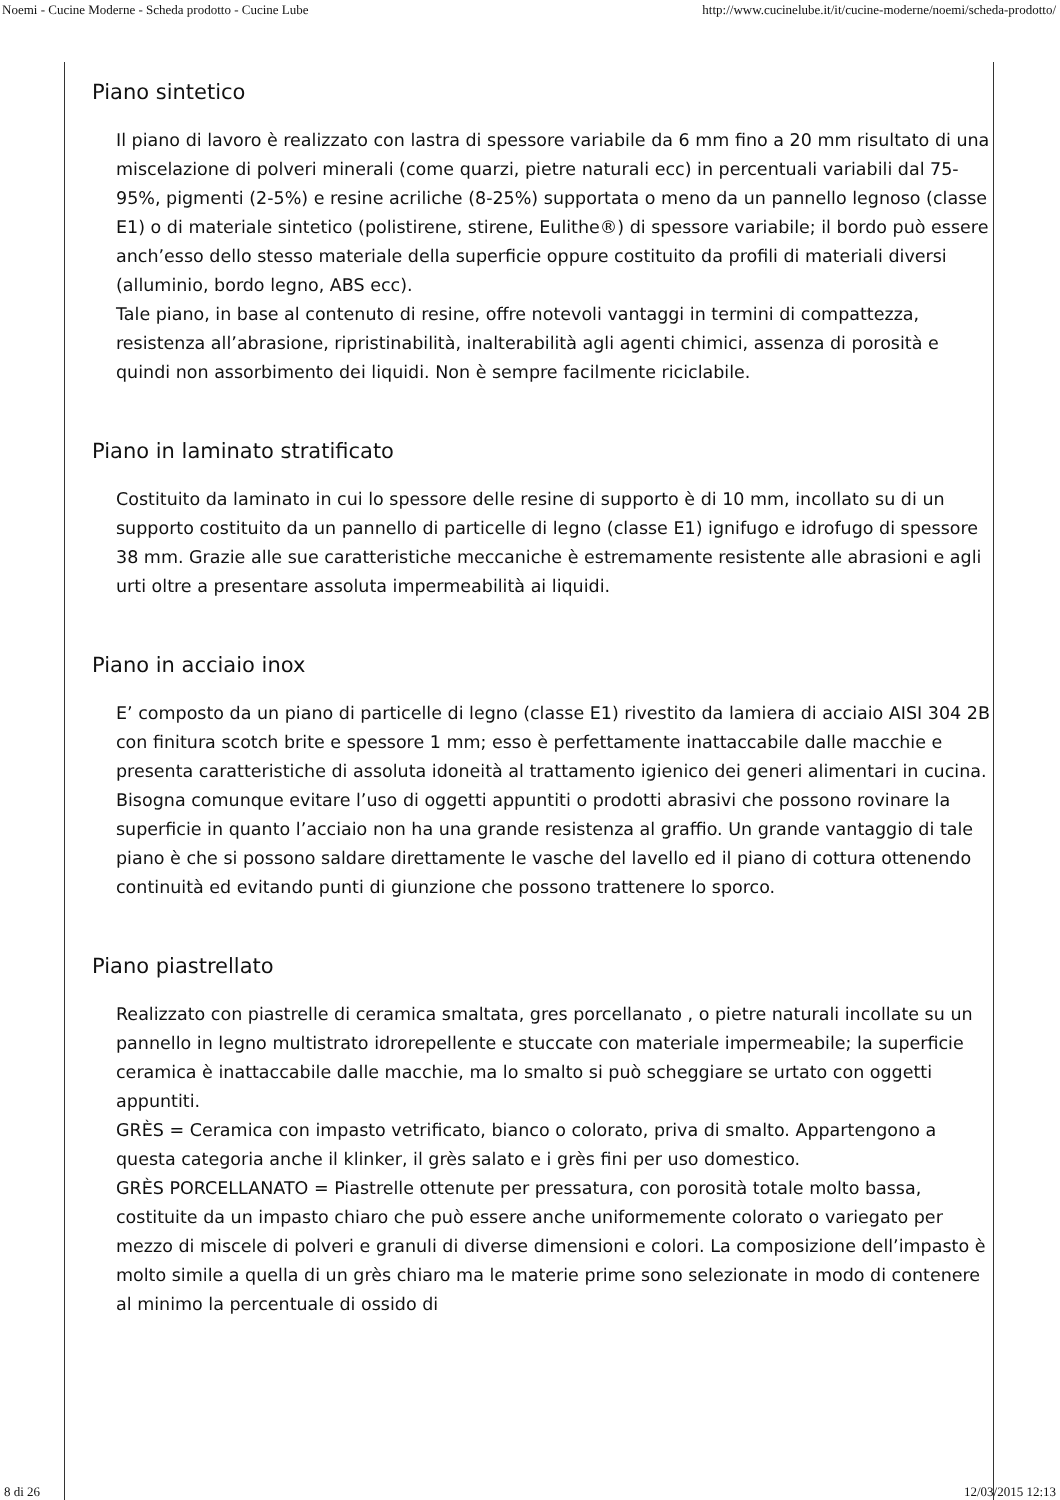Noemi - Cucine Moderne - Scheda prodotto - Cucine Lube http://www.cucinelube.it/it/cucine-moderne/noemi/scheda-prodotto/
Piano sintetico
Il piano di lavoro è realizzato con lastra di spessore variabile da 6 mm fino a 20 mm risultato di una miscelazione di polveri minerali (come quarzi, pietre naturali ecc) in percentuali variabili dal 75-95%, pigmenti (2-5%) e resine acriliche (8-25%) supportata o meno da un pannello legnoso (classe E1) o di materiale sintetico (polistirene, stirene, Eulithe®) di spessore variabile; il bordo può essere anch’esso dello stesso materiale della superficie oppure costituito da profili di materiali diversi (alluminio, bordo legno, ABS ecc).
Tale piano, in base al contenuto di resine, offre notevoli vantaggi in termini di compattezza, resistenza all’abrasione, ripristinabilità, inalterabilità agli agenti chimici, assenza di porosità e quindi non assorbimento dei liquidi. Non è sempre facilmente riciclabile.
Piano in laminato stratificato
Costituito da laminato in cui lo spessore delle resine di supporto è di 10 mm, incollato su di un supporto costituito da un pannello di particelle di legno (classe E1) ignifugo e idrofugo di spessore 38 mm. Grazie alle sue caratteristiche meccaniche è estremamente resistente alle abrasioni e agli urti oltre a presentare assoluta impermeabilità ai liquidi.
Piano in acciaio inox
E’ composto da un piano di particelle di legno (classe E1) rivestito da lamiera di acciaio AISI 304 2B con finitura scotch brite e spessore 1 mm; esso è perfettamente inattaccabile dalle macchie e presenta caratteristiche di assoluta idoneità al trattamento igienico dei generi alimentari in cucina. Bisogna comunque evitare l’uso di oggetti appuntiti o prodotti abrasivi che possono rovinare la superficie in quanto l’acciaio non ha una grande resistenza al graffio. Un grande vantaggio di tale piano è che si possono saldare direttamente le vasche del lavello ed il piano di cottura ottenendo continuità ed evitando punti di giunzione che possono trattenere lo sporco.
Piano piastrellato
Realizzato con piastrelle di ceramica smaltata, gres porcellanato , o pietre naturali incollate su un pannello in legno multistrato idrorepellente e stuccate con materiale impermeabile; la superficie ceramica è inattaccabile dalle macchie, ma lo smalto si può scheggiare se urtato con oggetti appuntiti.
GRÈS = Ceramica con impasto vetrificato, bianco o colorato, priva di smalto. Appartengono a questa categoria anche il klinker, il grès salato e i grès fini per uso domestico.
GRÈS PORCELLANATO = Piastrelle ottenute per pressatura, con porosità totale molto bassa, costituite da un impasto chiaro che può essere anche uniformemente colorato o variegato per mezzo di miscele di polveri e granuli di diverse dimensioni e colori. La composizione dell’impasto è molto simile a quella di un grès chiaro ma le materie prime sono selezionate in modo di contenere al minimo la percentuale di ossido di
8 di 26 12/03/2015 12:13